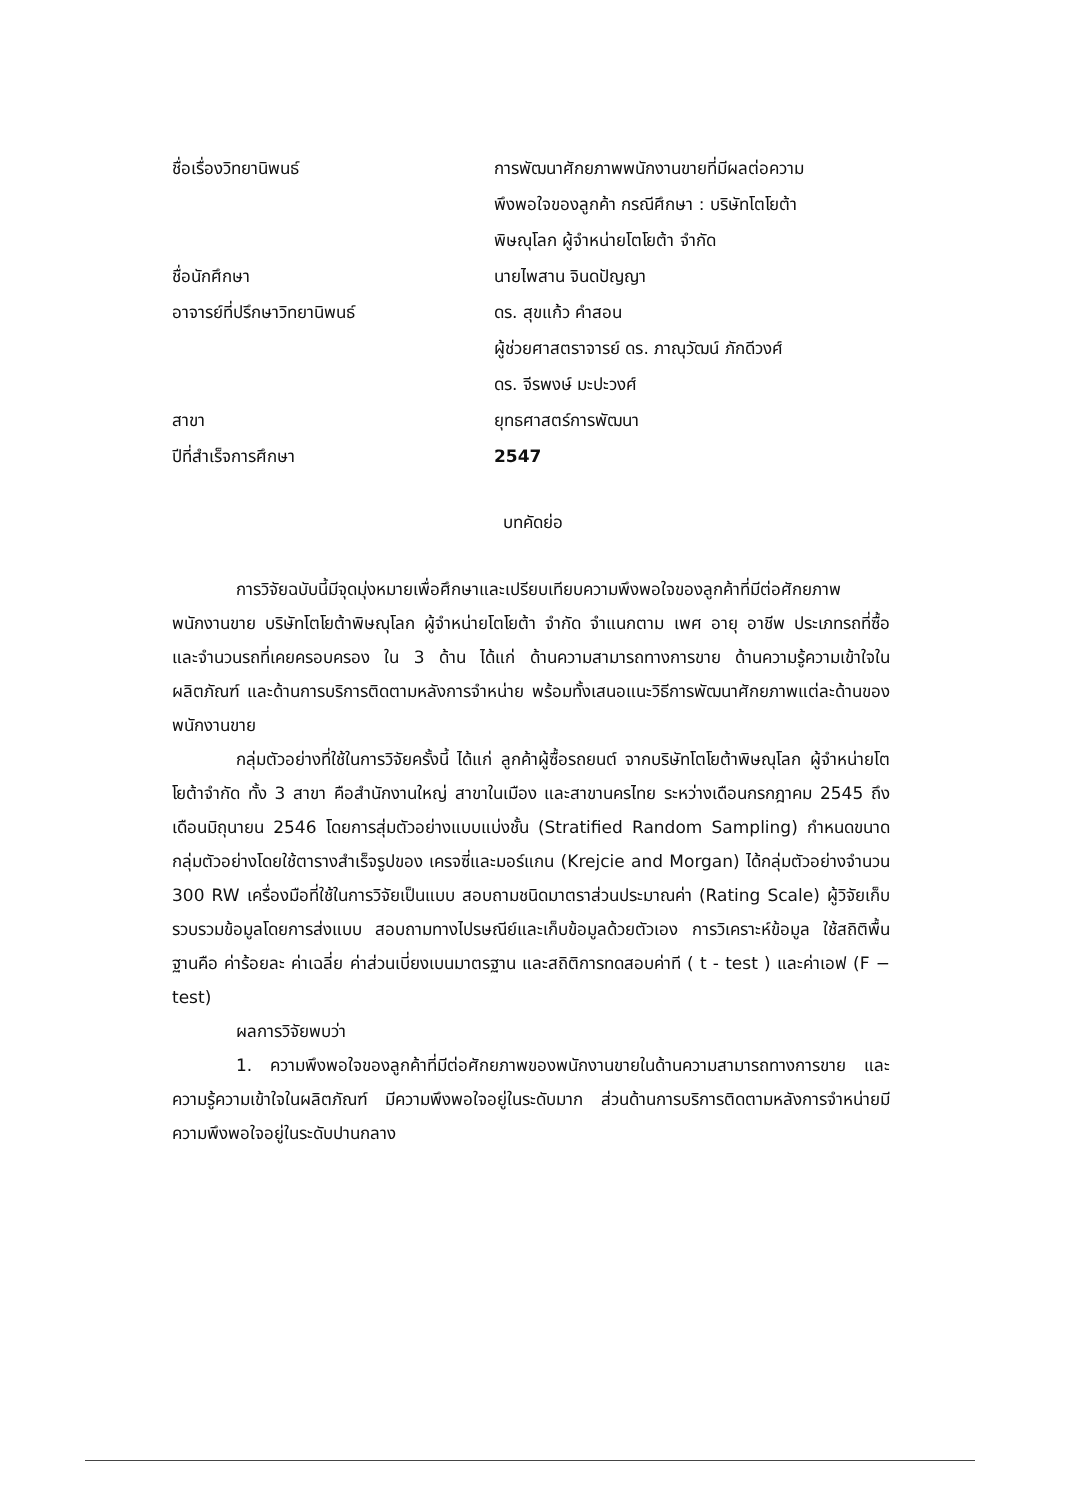ชื่อเรื่องวิทยานิพนธ์ การพัฒนาศักยภาพพนักงานขายที่มีผลต่อความ
พึงพอใจของลูกค้า กรณีศึกษา : บริษัทโตโยต้า
พิษณุโลก ผู้จำหน่ายโตโยต้า จำกัด
ชื่อนักศึกษา นายไพสาน จินดปัญญา
อาจารย์ที่ปรึกษาวิทยานิพนธ์ ดร. สุขแก้ว คำสอน
ผู้ช่วยศาสตราจารย์ ดร. ภาณุวัฒน์ ภักดีวงศ์
ดร. จีรพงษ์ มะปะวงศ์
สาขา ยุทธศาสตร์การพัฒนา
ปีที่สำเร็จการศึกษา 2547
บทคัดย่อ
การวิจัยฉบับนี้มีจุดมุ่งหมายเพื่อศึกษาและเปรียบเทียบความพึงพอใจของลูกค้าที่มีต่อศักยภาพพนักงานขาย บริษัทโตโยต้าพิษณุโลก ผู้จำหน่ายโตโยต้า จำกัด จำแนกตาม เพศ อายุ อาชีพ ประเภทรถที่ซื้อ และจำนวนรถที่เคยครอบครอง ใน 3 ด้าน ได้แก่ ด้านความสามารถทางการขาย ด้านความรู้ความเข้าใจในผลิตภัณฑ์ และด้านการบริการติดตามหลังการจำหน่าย พร้อมทั้งเสนอแนะวิธีการพัฒนาศักยภาพแต่ละด้านของพนักงานขาย
กลุ่มตัวอย่างที่ใช้ในการวิจัยครั้งนี้ ได้แก่ ลูกค้าผู้ซื้อรถยนต์ จากบริษัทโตโยต้าพิษณุโลก ผู้จำหน่ายโตโยต้าจำกัด ทั้ง 3 สาขา คือสำนักงานใหญ่ สาขาในเมือง และสาขานครไทย ระหว่างเดือนกรกฎาคม 2545 ถึงเดือนมิถุนายน 2546 โดยการสุ่มตัวอย่างแบบแบ่งชั้น (Stratified Random Sampling) กำหนดขนาดกลุ่มตัวอย่างโดยใช้ตารางสำเร็จรูปของ เครจซี่และมอร์แกน (Krejcie and Morgan) ได้กลุ่มตัวอย่างจำนวน 300 RW เครื่องมือที่ใช้ในการวิจัยเป็นแบบ สอบถามชนิดมาตราส่วนประมาณค่า (Rating Scale) ผู้วิจัยเก็บรวบรวมข้อมูลโดยการส่งแบบ สอบถามทางไปรษณีย์และเก็บข้อมูลด้วยตัวเอง การวิเคราะห์ข้อมูล ใช้สถิติพื้นฐานคือ ค่าร้อยละ ค่าเฉลี่ย ค่าส่วนเบี่ยงเบนมาตรฐาน และสถิติการทดสอบค่าที ( t - test ) และค่าเอฟ (F − test)
ผลการวิจัยพบว่า
1. ความพึงพอใจของลูกค้าที่มีต่อศักยภาพของพนักงานขายในด้านความสามารถทางการขาย และความรู้ความเข้าใจในผลิตภัณฑ์ มีความพึงพอใจอยู่ในระดับมาก ส่วนด้านการบริการติดตามหลังการจำหน่ายมีความพึงพอใจอยู่ในระดับปานกลาง